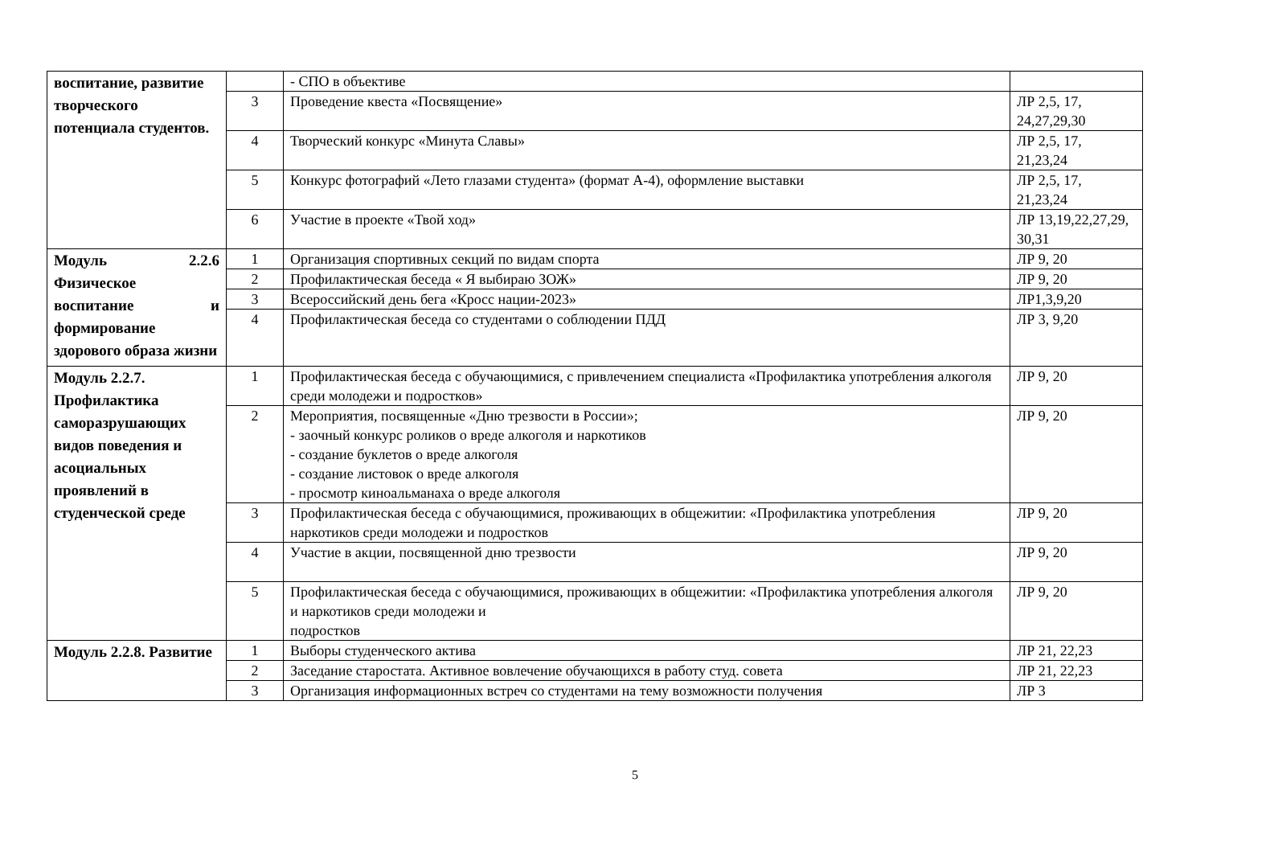| воспитание, развитие творческого потенциала студентов. | | - СПО в объективе | |
| | 3 | Проведение квеста «Посвящение» | ЛР 2,5, 17, 24,27,29,30 |
| | 4 | Творческий конкурс «Минута Славы» | ЛР 2,5, 17, 21,23,24 |
| | 5 | Конкурс фотографий «Лето глазами студента» (формат А-4), оформление выставки | ЛР 2,5, 17, 21,23,24 |
| | 6 | Участие в проекте «Твой ход» | ЛР 13,19,22,27,29, 30,31 |
| Модуль 2.2.6 Физическое воспитание и формирование здорового образа жизни | 1 | Организация спортивных секций по видам спорта | ЛР 9, 20 |
| | 2 | Профилактическая беседа « Я выбираю ЗОЖ» | ЛР 9, 20 |
| | 3 | Всероссийский день бега «Кросс нации-2023» | ЛР1,3,9,20 |
| | 4 | Профилактическая беседа со студентами о соблюдении ПДД | ЛР 3, 9,20 |
| Модуль 2.2.7. Профилактика саморазрушающих видов поведения и асоциальных проявлений в студенческой среде | 1 | Профилактическая беседа с обучающимися, с привлечением специалиста «Профилактика употребления алкоголя среди молодежи и подростков» | ЛР 9, 20 |
| | 2 | Мероприятия, посвященные «Дню трезвости в России»; - заочный конкурс роликов о вреде алкоголя и наркотиков - создание буклетов о вреде алкоголя - создание листовок о вреде алкоголя - просмотр киноальманаха о вреде алкоголя | ЛР 9, 20 |
| | 3 | Профилактическая беседа с обучающимися, проживающих в общежитии: «Профилактика употребления наркотиков среди молодежи и подростков | ЛР 9, 20 |
| | 4 | Участие в акции, посвященной дню трезвости | ЛР 9, 20 |
| | 5 | Профилактическая беседа с обучающимися, проживающих в общежитии: «Профилактика употребления алкоголя и наркотиков среди молодежи и подростков | ЛР 9, 20 |
| Модуль 2.2.8. Развитие | 1 | Выборы студенческого актива | ЛР 21, 22,23 |
| | 2 | Заседание старостата. Активное вовлечение обучающихся в работу студ. совета | ЛР 21, 22,23 |
| | 3 | Организация информационных встреч со студентами на тему возможности получения | ЛР 3 |
5